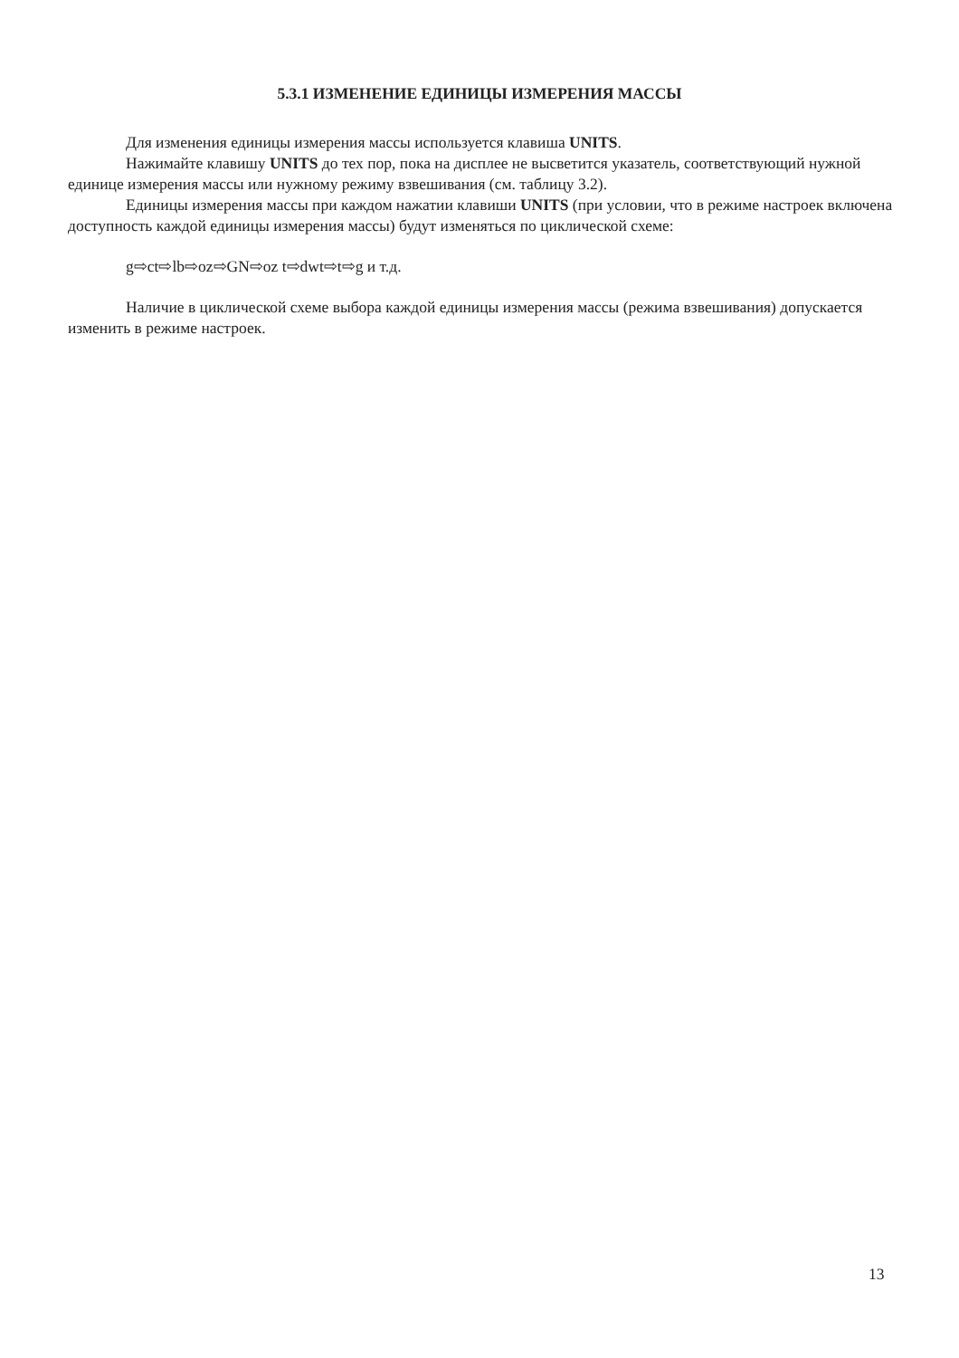5.3.1 ИЗМЕНЕНИЕ ЕДИНИЦЫ ИЗМЕРЕНИЯ МАССЫ
Для изменения единицы измерения массы используется клавиша UNITS.
Нажимайте клавишу UNITS до тех пор, пока на дисплее не высветится указатель, соответствующий нужной единице измерения массы или нужному режиму взвешивания (см. таблицу 3.2).
Единицы измерения массы при каждом нажатии клавиши UNITS (при условии, что в режиме настроек включена доступность каждой единицы измерения массы) будут изменяться по циклической схеме:
g⇨ct⇨lb⇨oz⇨GN⇨oz t⇨dwt⇨t⇨g и т.д.
Наличие в циклической схеме выбора каждой единицы измерения массы (режима взвешивания) допускается изменить в режиме настроек.
13